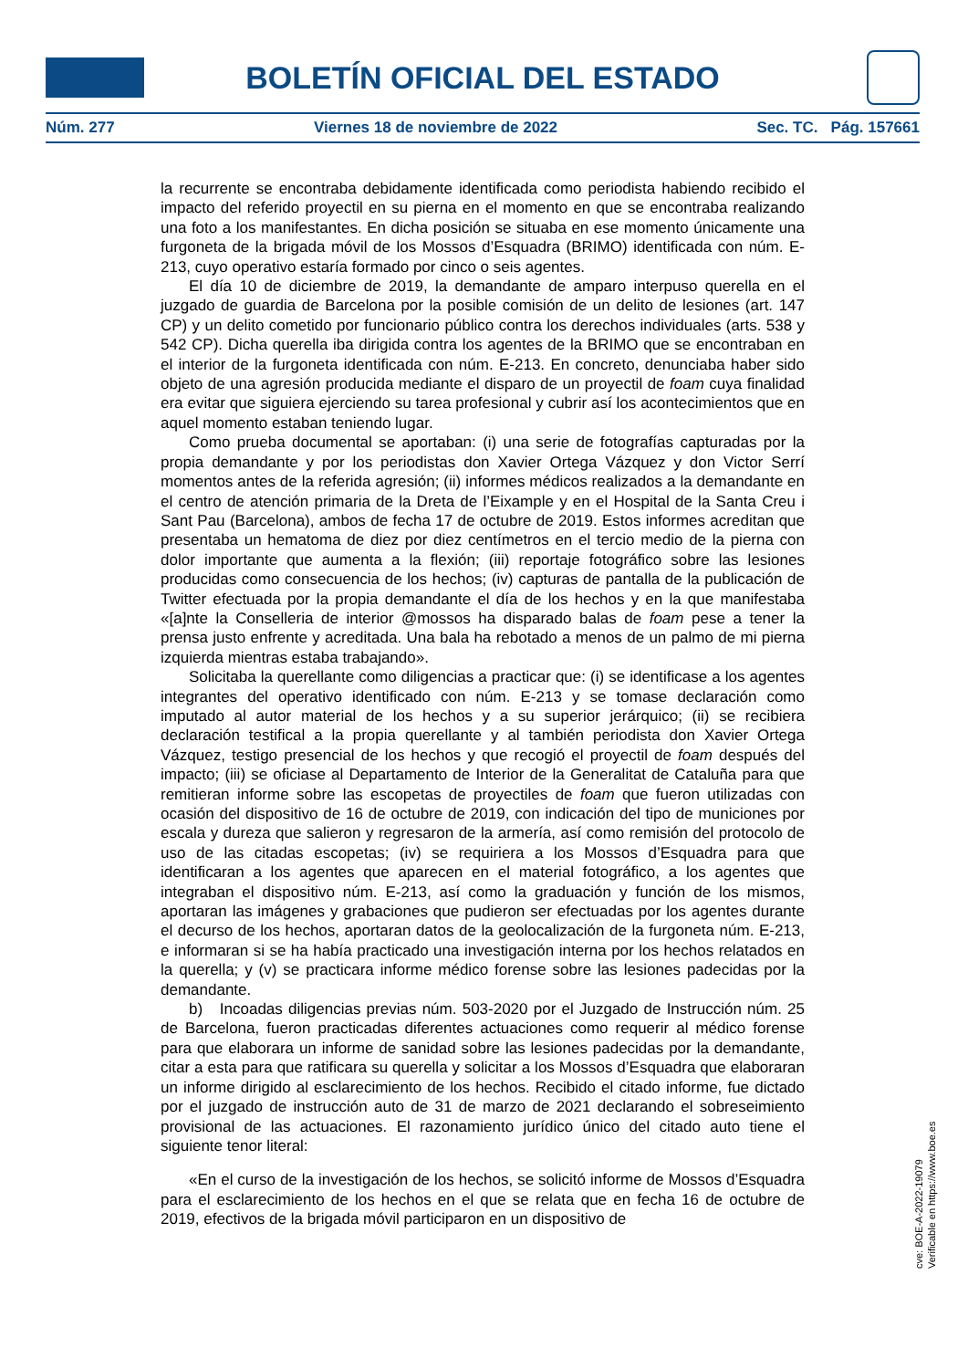BOLETÍN OFICIAL DEL ESTADO
Núm. 277 Viernes 18 de noviembre de 2022 Sec. TC. Pág. 157661
la recurrente se encontraba debidamente identificada como periodista habiendo recibido el impacto del referido proyectil en su pierna en el momento en que se encontraba realizando una foto a los manifestantes. En dicha posición se situaba en ese momento únicamente una furgoneta de la brigada móvil de los Mossos d’Esquadra (BRIMO) identificada con núm. E-213, cuyo operativo estaría formado por cinco o seis agentes.
El día 10 de diciembre de 2019, la demandante de amparo interpuso querella en el juzgado de guardia de Barcelona por la posible comisión de un delito de lesiones (art. 147 CP) y un delito cometido por funcionario público contra los derechos individuales (arts. 538 y 542 CP). Dicha querella iba dirigida contra los agentes de la BRIMO que se encontraban en el interior de la furgoneta identificada con núm. E-213. En concreto, denunciaba haber sido objeto de una agresión producida mediante el disparo de un proyectil de foam cuya finalidad era evitar que siguiera ejerciendo su tarea profesional y cubrir así los acontecimientos que en aquel momento estaban teniendo lugar.
Como prueba documental se aportaban: (i) una serie de fotografías capturadas por la propia demandante y por los periodistas don Xavier Ortega Vázquez y don Victor Serrí momentos antes de la referida agresión; (ii) informes médicos realizados a la demandante en el centro de atención primaria de la Dreta de l’Eixample y en el Hospital de la Santa Creu i Sant Pau (Barcelona), ambos de fecha 17 de octubre de 2019. Estos informes acreditan que presentaba un hematoma de diez por diez centímetros en el tercio medio de la pierna con dolor importante que aumenta a la flexión; (iii) reportaje fotográfico sobre las lesiones producidas como consecuencia de los hechos; (iv) capturas de pantalla de la publicación de Twitter efectuada por la propia demandante el día de los hechos y en la que manifestaba «[a]nte la Conselleria de interior @mossos ha disparado balas de foam pese a tener la prensa justo enfrente y acreditada. Una bala ha rebotado a menos de un palmo de mi pierna izquierda mientras estaba trabajando».
Solicitaba la querellante como diligencias a practicar que: (i) se identificase a los agentes integrantes del operativo identificado con núm. E-213 y se tomase declaración como imputado al autor material de los hechos y a su superior jerárquico; (ii) se recibiera declaración testifical a la propia querellante y al también periodista don Xavier Ortega Vázquez, testigo presencial de los hechos y que recogió el proyectil de foam después del impacto; (iii) se oficiase al Departamento de Interior de la Generalitat de Cataluña para que remitieran informe sobre las escopetas de proyectiles de foam que fueron utilizadas con ocasión del dispositivo de 16 de octubre de 2019, con indicación del tipo de municiones por escala y dureza que salieron y regresaron de la armería, así como remisión del protocolo de uso de las citadas escopetas; (iv) se requiriera a los Mossos d’Esquadra para que identificaran a los agentes que aparecen en el material fotográfico, a los agentes que integraban el dispositivo núm. E-213, así como la graduación y función de los mismos, aportaran las imágenes y grabaciones que pudieron ser efectuadas por los agentes durante el decurso de los hechos, aportaran datos de la geolocalización de la furgoneta núm. E-213, e informaran si se ha había practicado una investigación interna por los hechos relatados en la querella; y (v) se practicara informe médico forense sobre las lesiones padecidas por la demandante.
b) Incoadas diligencias previas núm. 503-2020 por el Juzgado de Instrucción núm. 25 de Barcelona, fueron practicadas diferentes actuaciones como requerir al médico forense para que elaborara un informe de sanidad sobre las lesiones padecidas por la demandante, citar a esta para que ratificara su querella y solicitar a los Mossos d’Esquadra que elaboraran un informe dirigido al esclarecimiento de los hechos. Recibido el citado informe, fue dictado por el juzgado de instrucción auto de 31 de marzo de 2021 declarando el sobreseimiento provisional de las actuaciones. El razonamiento jurídico único del citado auto tiene el siguiente tenor literal:
«En el curso de la investigación de los hechos, se solicitó informe de Mossos d’Esquadra para el esclarecimiento de los hechos en el que se relata que en fecha 16 de octubre de 2019, efectivos de la brigada móvil participaron en un dispositivo de
cve: BOE-A-2022-19079
Verificable en https://www.boe.es